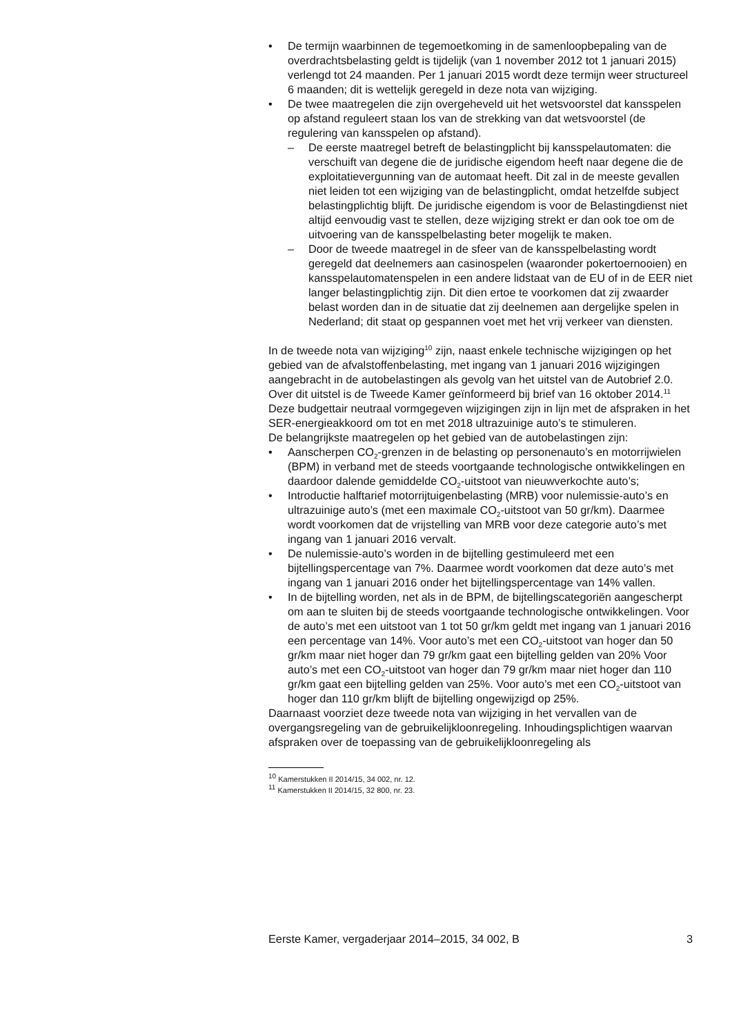• De termijn waarbinnen de tegemoetkoming in de samenloopbepaling van de overdrachtsbelasting geldt is tijdelijk (van 1 november 2012 tot 1 januari 2015) verlengd tot 24 maanden. Per 1 januari 2015 wordt deze termijn weer structureel 6 maanden; dit is wettelijk geregeld in deze nota van wijziging.
• De twee maatregelen die zijn overgeheveld uit het wetsvoorstel dat kansspelen op afstand reguleert staan los van de strekking van dat wetsvoorstel (de regulering van kansspelen op afstand).
– De eerste maatregel betreft de belastingplicht bij kansspelautomaten: die verschuift van degene die de juridische eigendom heeft naar degene die de exploitatievergunning van de automaat heeft. Dit zal in de meeste gevallen niet leiden tot een wijziging van de belastingplicht, omdat hetzelfde subject belastingplichtig blijft. De juridische eigendom is voor de Belastingdienst niet altijd eenvoudig vast te stellen, deze wijziging strekt er dan ook toe om de uitvoering van de kansspelbelasting beter mogelijk te maken.
– Door de tweede maatregel in de sfeer van de kansspelbelasting wordt geregeld dat deelnemers aan casinospelen (waaronder pokertoernooien) en kansspelautomatenspelen in een andere lidstaat van de EU of in de EER niet langer belastingplichtig zijn. Dit dien ertoe te voorkomen dat zij zwaarder belast worden dan in de situatie dat zij deelnemen aan dergelijke spelen in Nederland; dit staat op gespannen voet met het vrij verkeer van diensten.
In de tweede nota van wijziging<sup>10</sup> zijn, naast enkele technische wijzigingen op het gebied van de afvalstoffenbelasting, met ingang van 1 januari 2016 wijzigingen aangebracht in de autobelastingen als gevolg van het uitstel van de Autobrief 2.0. Over dit uitstel is de Tweede Kamer geïnformeerd bij brief van 16 oktober 2014.<sup>11</sup> Deze budgettair neutraal vormgegeven wijzigingen zijn in lijn met de afspraken in het SER-energieakkoord om tot en met 2018 ultrazuinige auto’s te stimuleren.
De belangrijkste maatregelen op het gebied van de autobelastingen zijn:
• Aanscherpen CO<sub>2</sub>-grenzen in de belasting op personenauto’s en motorrijwielen (BPM) in verband met de steeds voortgaande technologische ontwikkelingen en daardoor dalende gemiddelde CO<sub>2</sub>-uitstoot van nieuwverkochte auto’s;
• Introductie halftarief motorrijtuigenbelasting (MRB) voor nulemissie-auto’s en ultrazuinige auto’s (met een maximale CO<sub>2</sub>-uitstoot van 50 gr/km). Daarmee wordt voorkomen dat de vrijstelling van MRB voor deze categorie auto’s met ingang van 1 januari 2016 vervalt.
• De nulemissie-auto’s worden in de bijtelling gestimuleerd met een bijtellingspercentage van 7%. Daarmee wordt voorkomen dat deze auto’s met ingang van 1 januari 2016 onder het bijtellingspercentage van 14% vallen.
• In de bijtelling worden, net als in de BPM, de bijtellingscategoriën aangescherpt om aan te sluiten bij de steeds voortgaande technologische ontwikkelingen. Voor de auto’s met een uitstoot van 1 tot 50 gr/km geldt met ingang van 1 januari 2016 een percentage van 14%. Voor auto’s met een CO<sub>2</sub>-uitstoot van hoger dan 50 gr/km maar niet hoger dan 79 gr/km gaat een bijtelling gelden van 20% Voor auto’s met een CO<sub>2</sub>-uitstoot van hoger dan 79 gr/km maar niet hoger dan 110 gr/km gaat een bijtelling gelden van 25%. Voor auto’s met een CO<sub>2</sub>-uitstoot van hoger dan 110 gr/km blijft de bijtelling ongewijzigd op 25%.
Daarnaast voorziet deze tweede nota van wijziging in het vervallen van de overgangsregeling van de gebruikelijkloonregeling. Inhoudingsplichtigen waarvan afspraken over de toepassing van de gebruikelijkloonregeling als
<sup>10</sup> Kamerstukken II 2014/15, 34 002, nr. 12.
<sup>11</sup> Kamerstukken II 2014/15, 32 800, nr. 23.
Eerste Kamer, vergaderjaar 2014–2015, 34 002, B 3